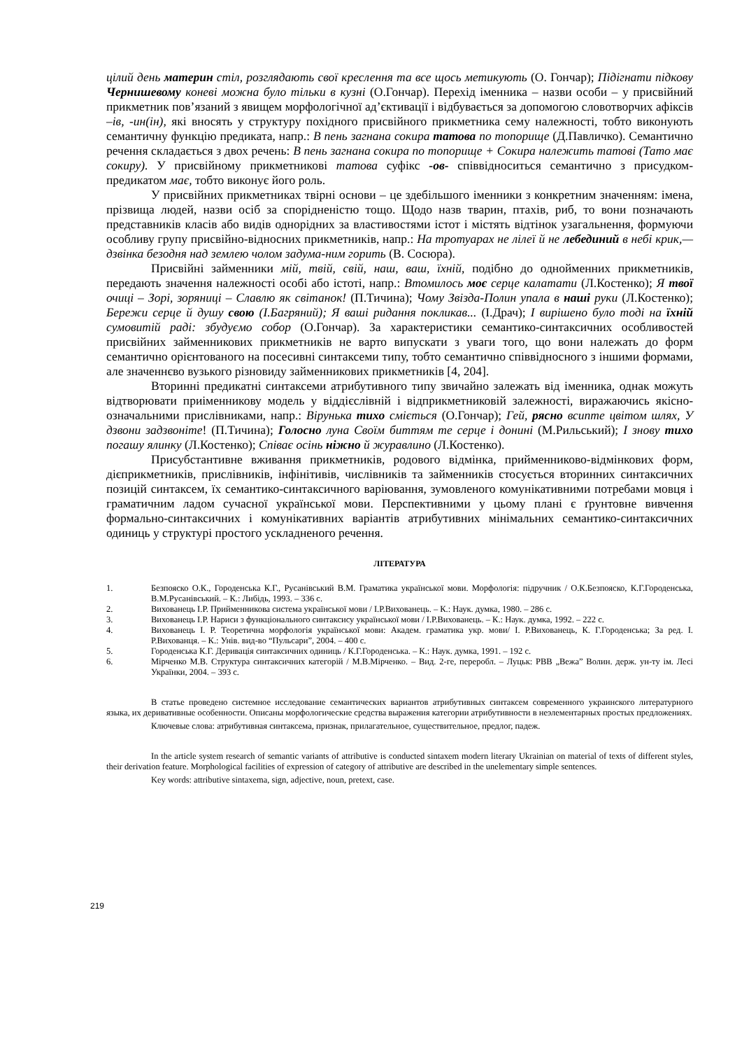цілий день материн стіл, розглядають свої креслення та все щось метикують (О. Гончар); Підігнати підкову Чернишевому коневі можна було тільки в кузні (О.Гончар). Перехід іменника – назви особи – у присвійний прикметник пов’язаний з явищем морфологічної ад’єктивації і відбувається за допомогою словотворчих афіксів –ів, -ин(ін), які вносять у структуру похідного присвійного прикметника сему належності, тобто виконують семантичну функцію предиката, напр.: В пень загнана сокира татова по топорище (Д.Павличко). Семантично речення складається з двох речень: В пень загнана сокира по топорище + Сокира належить татові (Тато має сокиру). У присвійному прикметникові татова суфікс -ов- співвідноситься семантично з присудком-предикатом має, тобто виконує його роль.
У присвійних прикметниках твірні основи – це здебільшого іменники з конкретним значенням: імена, прізвища людей, назви осіб за спорідненістю тощо. Щодо назв тварин, птахів, риб, то вони позначають представників класів або видів однорідних за властивостями істот і містять відтінок узагальнення, формуючи особливу групу присвійно-відносних прикметників, напр.: На тротуарах не лілеї й не лебединий в небі крик,— дзвінка безодня над землею чолом задума-ним горить (В. Сосюра).
Присвійні займенники мій, твій, свій, наш, ваш, їхній, подібно до однойменних прикметників, передають значення належності особі або істоті, напр.: Втомилось моє серце калатати (Л.Костенко); Я твої очиці – Зорі, зоряниці – Славлю як світанок! (П.Тичина); Чому Звізда-Полин упала в наші руки (Л.Костенко); Бережи серце й душу свою (І.Багряний); Я ваші ридання покликав... (І.Драч); І вирішено було тоді на їхній сумовитій раді: збудуємо собор (О.Гончар). За характеристики семантико-синтаксичних особливостей присвійних займенникових прикметників не варто випускати з уваги того, що вони належать до форм семантично орієнтованого на посесивні синтаксеми типу, тобто семантично співвідносного з іншими формами, але значеннєво вузького різновиду займенникових прикметників [4, 204].
Вторинні предикатні синтаксеми атрибутивного типу звичайно залежать від іменника, однак можуть відтворювати приіменникову модель у віддієслівній і відприкметниковій залежності, виражаючись якісно-означальними прислівниками, напр.: Вірунька тихо сміється (О.Гончар); Гей, рясно всипте цвітом шлях, У дзвони задзвоніте! (П.Тичина); Голосно луна Своїм биттям те серце і донині (М.Рильський); І знову тихо погашу ялинку (Л.Костенко); Співає осінь ніжно й журавлино (Л.Костенко).
Присубстантивне вживання прикметників, родового відмінка, прийменниково-відмінкових форм, дієприкметників, прислівників, інфінітивів, числівників та займенників стосується вторинних синтаксичних позицій синтаксем, їх семантико-синтаксичного варіювання, зумовленого комунікативними потребами мовця і граматичним ладом сучасної української мови. Перспективними у цьому плані є ґрунтовне вивчення формально-синтаксичних і комунікативних варіантів атрибутивних мінімальних семантико-синтаксичних одиниць у структурі простого ускладненого речення.
ЛІТЕРАТУРА
1. Безпояско О.К., Городенська К.Г., Русанівський В.М. Граматика української мови. Морфологія: підручник / О.К.Безпояско, К.Г.Городенська, В.М.Русанівський. – К.: Либідь, 1993. – 336 с.
2. Вихованець І.Р. Прийменникова система української мови / І.Р.Вихованець. – К.: Наук. думка, 1980. – 286 с.
3. Вихованець І.Р. Нариси з функціонального синтаксису української мови / І.Р.Вихованець. – К.: Наук. думка, 1992. – 222 с.
4. Вихованець І. Р. Теоретична морфологія української мови: Академ. граматика укр. мови/ І. Р.Вихованець, К. Г.Городенська; За ред. І. Р.Вихованця. – К.: Унів. вид-во “Пульсари”, 2004. – 400 с.
5. Городенська К.Г. Деривація синтаксичних одиниць / К.Г.Городенська. – К.: Наук. думка, 1991. – 192 с.
6. Мірченко М.В. Структура синтаксичних категорій / М.В.Мірченко. – Вид. 2-ге, переробл. – Луцьк: РВВ „Вежа” Волин. держ. ун-ту ім. Лесі Українки, 2004. – 393 с.
В статье проведено системное исследование семантических вариантов атрибутивных синтаксем современного украинского литературного языка, их деривативные особенности. Описаны морфологические средства выражения категории атрибутивности в неэлементарных простых предложениях.
Ключевые слова: атрибутивная синтаксема, признак, прилагательное, существительное, предлог, падеж.
In the article system research of semantic variants of attributive is conducted sintaxem modern literary Ukrainian on material of texts of different styles, their derivation feature. Morphological facilities of expression of category of attributive are described in the unelementary simple sentences.
Key words: attributive sintaxema, sign, adjective, noun, pretext, case.
219